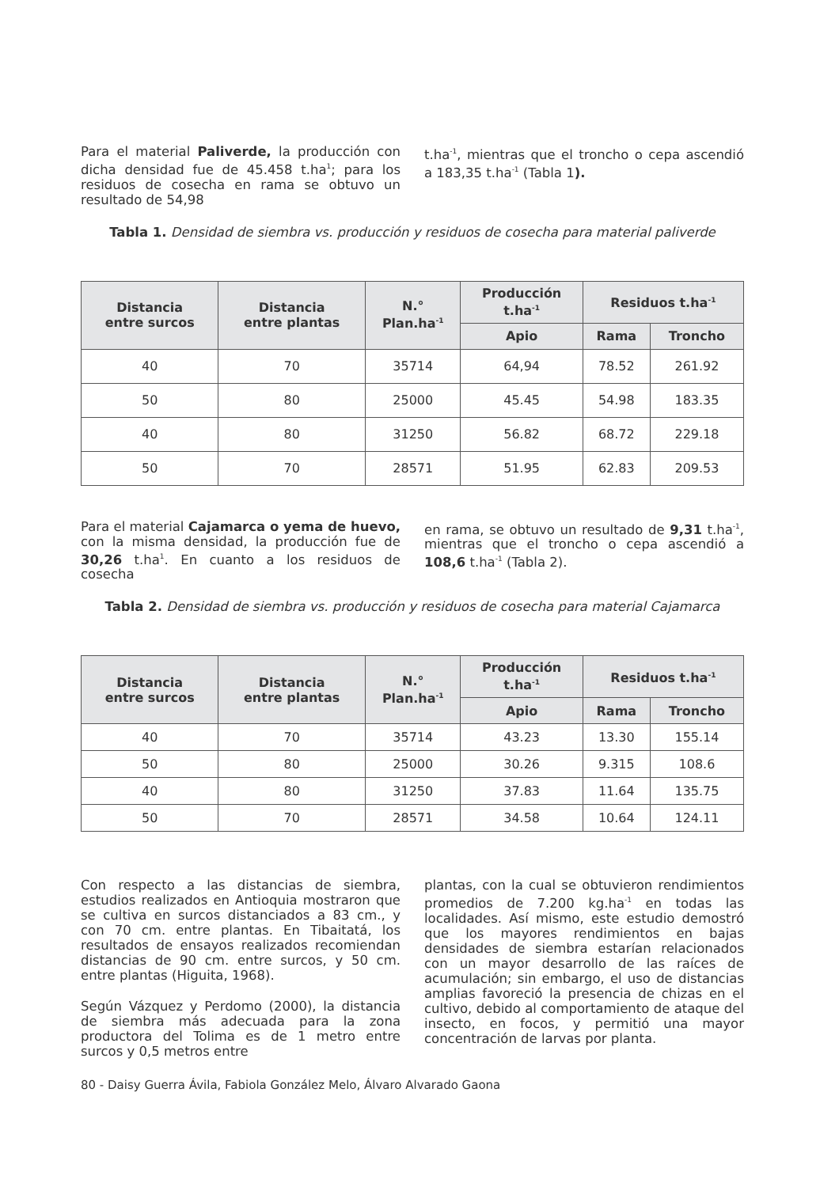Para el material Paliverde, la producción con dicha densidad fue de 45.458 t.ha<sup>1</sup>; para los residuos de cosecha en rama se obtuvo un resultado de 54,98
t.ha<sup>-1</sup>, mientras que el troncho o cepa ascendió a 183,35 t.ha<sup>-1</sup> (Tabla 1).
Tabla 1. Densidad de siembra vs. producción y residuos de cosecha para material paliverde
| Distancia entre surcos | Distancia entre plantas | N.° Plan.ha<sup>-1</sup> | Producción t.ha<sup>-1</sup> | Residuos t.ha<sup>-1</sup> | |
| --- | --- | --- | --- | --- | --- |
| | | | Apio | Rama | Troncho |
| 40 | 70 | 35714 | 64,94 | 78.52 | 261.92 |
| 50 | 80 | 25000 | 45.45 | 54.98 | 183.35 |
| 40 | 80 | 31250 | 56.82 | 68.72 | 229.18 |
| 50 | 70 | 28571 | 51.95 | 62.83 | 209.53 |
Para el material Cajamarca o yema de huevo, con la misma densidad, la producción fue de 30,26 t.ha<sup>1</sup>. En cuanto a los residuos de cosecha
en rama, se obtuvo un resultado de 9,31 t.ha<sup>-1</sup>, mientras que el troncho o cepa ascendió a 108,6 t.ha<sup>-1</sup> (Tabla 2).
Tabla 2. Densidad de siembra vs. producción y residuos de cosecha para material Cajamarca
| Distancia entre surcos | Distancia entre plantas | N.° Plan.ha<sup>-1</sup> | Producción t.ha<sup>-1</sup> | Residuos t.ha<sup>-1</sup> | |
| --- | --- | --- | --- | --- | --- |
| | | | Apio | Rama | Troncho |
| 40 | 70 | 35714 | 43.23 | 13.30 | 155.14 |
| 50 | 80 | 25000 | 30.26 | 9.315 | 108.6 |
| 40 | 80 | 31250 | 37.83 | 11.64 | 135.75 |
| 50 | 70 | 28571 | 34.58 | 10.64 | 124.11 |
Con respecto a las distancias de siembra, estudios realizados en Antioquia mostraron que se cultiva en surcos distanciados a 83 cm., y con 70 cm. entre plantas. En Tibaitatá, los resultados de ensayos realizados recomiendan distancias de 90 cm. entre surcos, y 50 cm. entre plantas (Higuita, 1968).
Según Vázquez y Perdomo (2000), la distancia de siembra más adecuada para la zona productora del Tolima es de 1 metro entre surcos y 0,5 metros entre
plantas, con la cual se obtuvieron rendimientos promedios de 7.200 kg.ha<sup>-1</sup> en todas las localidades. Así mismo, este estudio demostró que los mayores rendimientos en bajas densidades de siembra estarían relacionados con un mayor desarrollo de las raíces de acumulación; sin embargo, el uso de distancias amplias favoreció la presencia de chizas en el cultivo, debido al comportamiento de ataque del insecto, en focos, y permitió una mayor concentración de larvas por planta.
80 - Daisy Guerra Ávila, Fabiola González Melo, Álvaro Alvarado Gaona